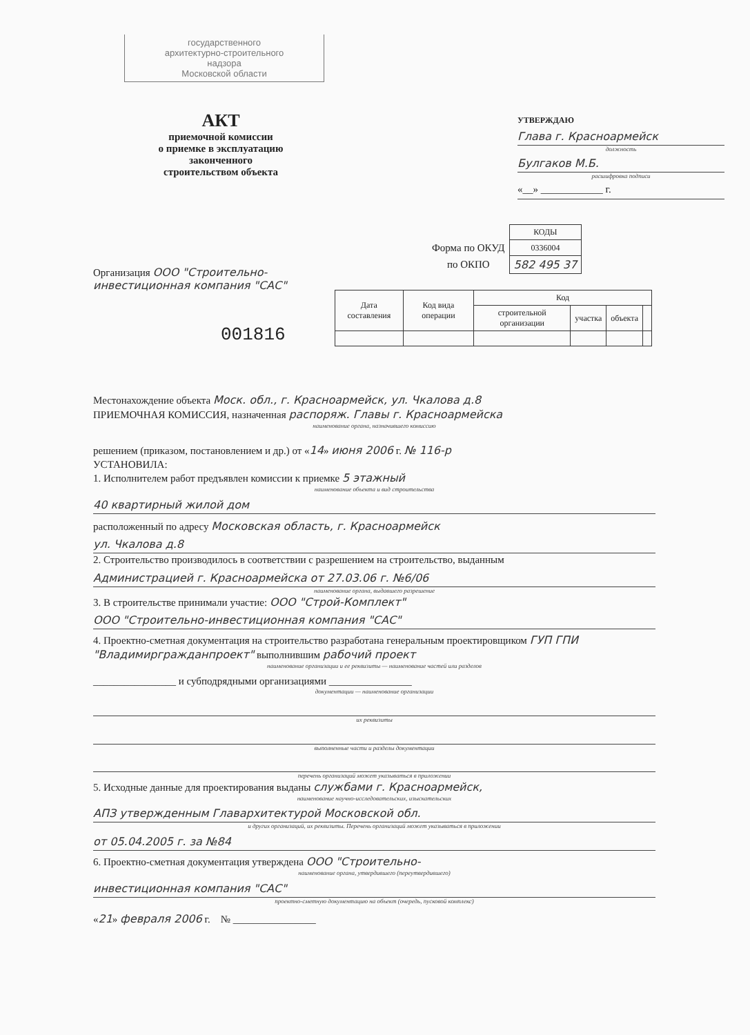государственного
архитектурно-строительного
надзора
Московской области
АКТ
приемочной комиссии
о приемке в эксплуатацию
законченного
строительством объекта
УТВЕРЖДАЮ
Глава г. Красноармейск
должность
Булгаков М.Б.
расшифровка подписи
«__» ____________ г.
| | КОДЫ |
| Форма по ОКУД | 0336004 |
| по ОКПО | 582 495 37 |
Организация ООО "Строительно-инвестиционная компания "САС"
001816
| Дата составления | Код вида операции | Код | | | |
| --- | --- | --- | --- | --- | --- |
| | | строительной организации | участка | объекта | |
Местонахождение объекта Моск. обл., г. Красноармейск, ул. Чкалова д.8
ПРИЕМОЧНАЯ КОМИССИЯ, назначенная распоряж. Главы г. Красноармейска
наименование органа, назначившего комиссию
решением (приказом, постановлением и др.) от «14» июня 2006 г. № 116-р
УСТАНОВИЛА:
1. Исполнителем работ предъявлен комиссии к приемке 5 этажный
наименование объекта и вид строительства
40 квартирный жилой дом
расположенный по адресу Московская область, г. Красноармейск
ул. Чкалова д.8
2. Строительство производилось в соответствии с разрешением на строительство, выданным
Администрацией г. Красноармейска от 27.03.06 г. №6/06
наименование органа, выдавшего разрешение
3. В строительстве принимали участие: ООО "Строй-Комплект"
ООО "Строительно-инвестиционная компания "САС"
4. Проектно-сметная документация на строительство разработана генеральным проектировщиком ГУП ГПИ "Владимиргражданпроект" выполнившим рабочий проект
наименование организации и ее реквизиты — наименование частей или разделов
________________ и субподрядными организациями ________________
документации — наименование организации
их реквизиты
выполненные части и разделы документации
перечень организаций может указываться в приложении
5. Исходные данные для проектирования выданы службами г. Красноармейск,
наименование научно-исследовательских, изыскательских
АПЗ утвержденным Главархитектурой Московской обл.
и других организаций, их реквизиты. Перечень организаций может указываться в приложении
от 05.04.2005 г. за №84
6. Проектно-сметная документация утверждена ООО "Строительно-
наименование органа, утвердившего (переутвердившего)
инвестиционная компания "САС"
проектно-сметную документацию на объект (очередь, пусковой комплекс)
«21» февраля 2006 г. № ________________